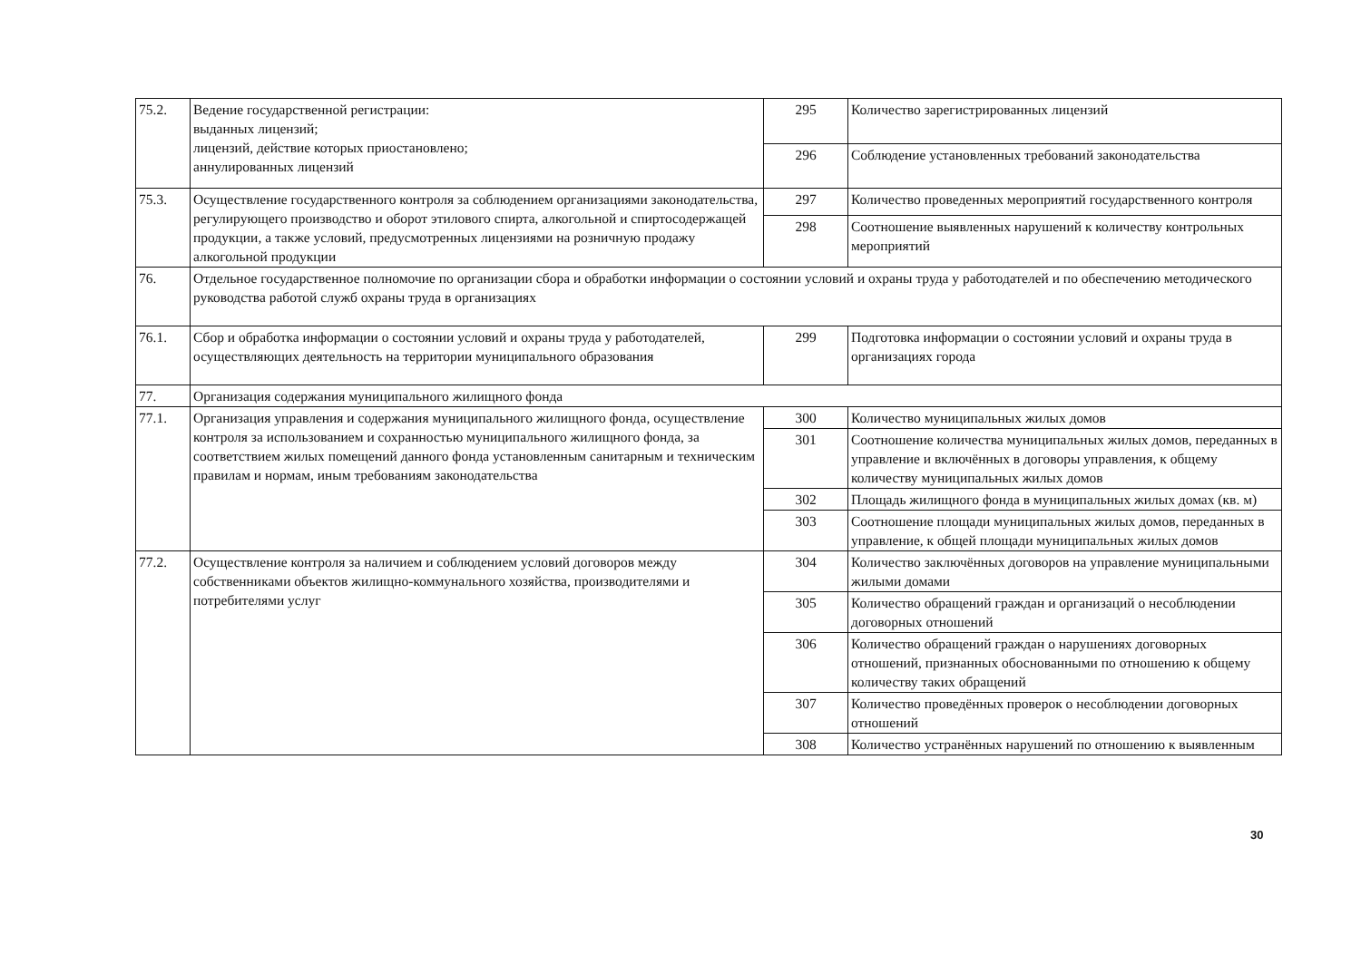| 75.2. | Ведение государственной регистрации: выданных лицензий; лицензий, действие которых приостановлено; аннулированных лицензий | 295 | Количество зарегистрированных лицензий |
| | | 296 | Соблюдение установленных требований законодательства |
| 75.3. | Осуществление государственного контроля за соблюдением организациями законодательства, регулирующего производство и оборот этилового спирта, алкогольной и спиртосодержащей продукции, а также условий, предусмотренных лицензиями на розничную продажу алкогольной продукции | 297 | Количество проведенных мероприятий государственного контроля |
| | | 298 | Соотношение выявленных нарушений к количеству контрольных мероприятий |
| 76. | Отдельное государственное полномочие по организации сбора и обработки информации о состоянии условий и охраны труда у работодателей и по обеспечению методического руководства работой служб охраны труда в организациях | | |
| 76.1. | Сбор и обработка информации о состоянии условий и охраны труда у работодателей, осуществляющих деятельность на территории муниципального образования | 299 | Подготовка информации о состоянии условий и охраны труда в организациях города |
| 77. | Организация содержания муниципального жилищного фонда | | |
| 77.1. | Организация управления и содержания муниципального жилищного фонда, осуществление контроля за использованием и сохранностью муниципального жилищного фонда, за соответствием жилых помещений данного фонда установленным санитарным и техническим правилам и нормам, иным требованиям законодательства | 300 | Количество муниципальных жилых домов |
| | | 301 | Соотношение количества муниципальных жилых домов, переданных в управление и включённых в договоры управления, к общему количеству муниципальных жилых домов |
| | | 302 | Площадь жилищного фонда в муниципальных жилых домах (кв. м) |
| | | 303 | Соотношение площади муниципальных жилых домов, переданных в управление, к общей площади муниципальных жилых домов |
| 77.2. | Осуществление контроля за наличием и соблюдением условий договоров между собственниками объектов жилищно-коммунального хозяйства, производителями и потребителями услуг | 304 | Количество заключённых договоров на управление муниципальными жилыми домами |
| | | 305 | Количество обращений граждан и организаций о несоблюдении договорных отношений |
| | | 306 | Количество обращений граждан о нарушениях договорных отношений, признанных обоснованными по отношению к общему количеству таких обращений |
| | | 307 | Количество проведённых проверок о несоблюдении договорных отношений |
| | | 308 | Количество устранённых нарушений по отношению к выявленным |
30